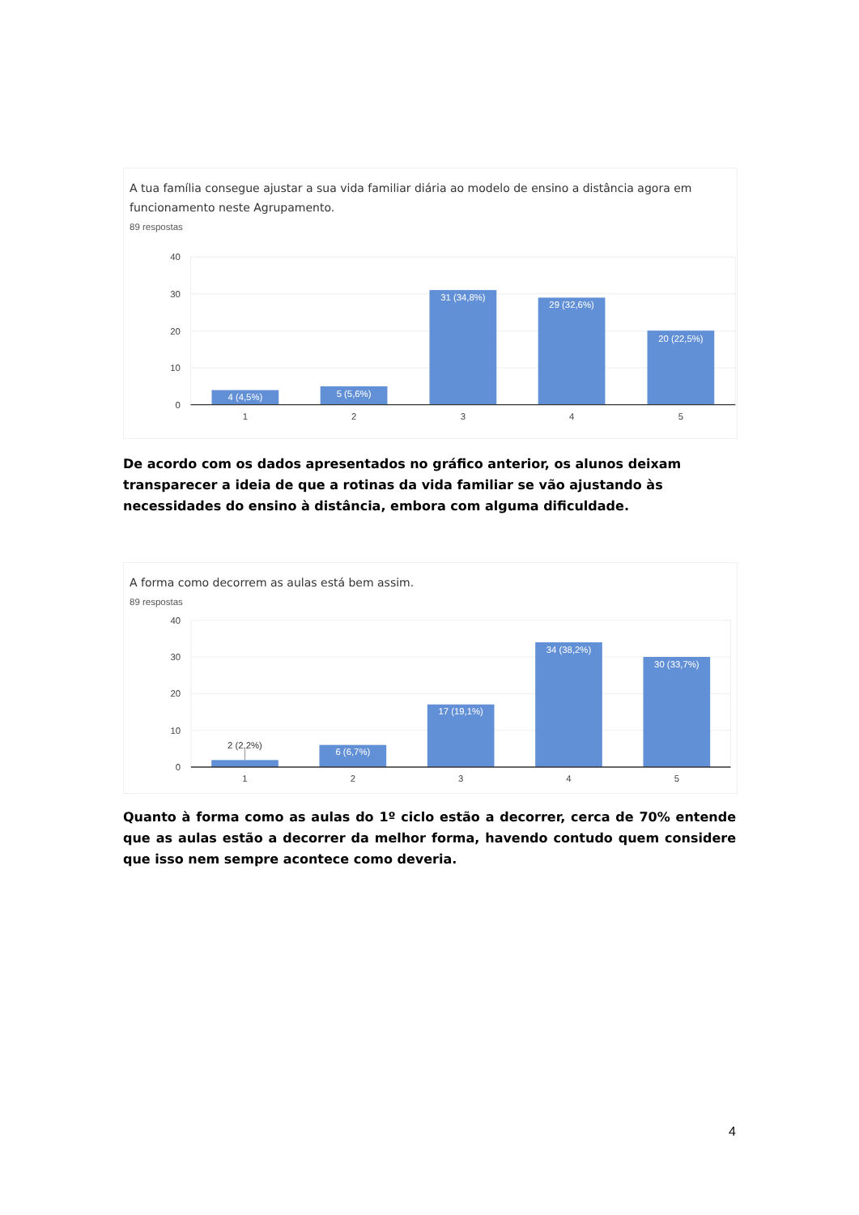A tua família consegue ajustar a sua vida familiar diária ao modelo de ensino a distância agora em funcionamento neste Agrupamento.
89 respostas
40
30
20
10
0
4 (4,5%)
5 (5,6%)
31 (34,8%)
29 (32,6%)
20 (22,5%)
1
2
3
4
5
De acordo com os dados apresentados no gráfico anterior, os alunos deixam transparecer a ideia de que a rotinas da vida familiar se vão ajustando às necessidades do ensino à distância, embora com alguma dificuldade.
A forma como decorrem as aulas está bem assim.
89 respostas
40
30
20
10
0
2 (2,2%)
6 (6,7%)
17 (19,1%)
34 (38,2%)
30 (33,7%)
1
2
3
4
5
Quanto à forma como as aulas do 1º ciclo estão a decorrer, cerca de 70% entende que as aulas estão a decorrer da melhor forma, havendo contudo quem considere que isso nem sempre acontece como deveria.
4